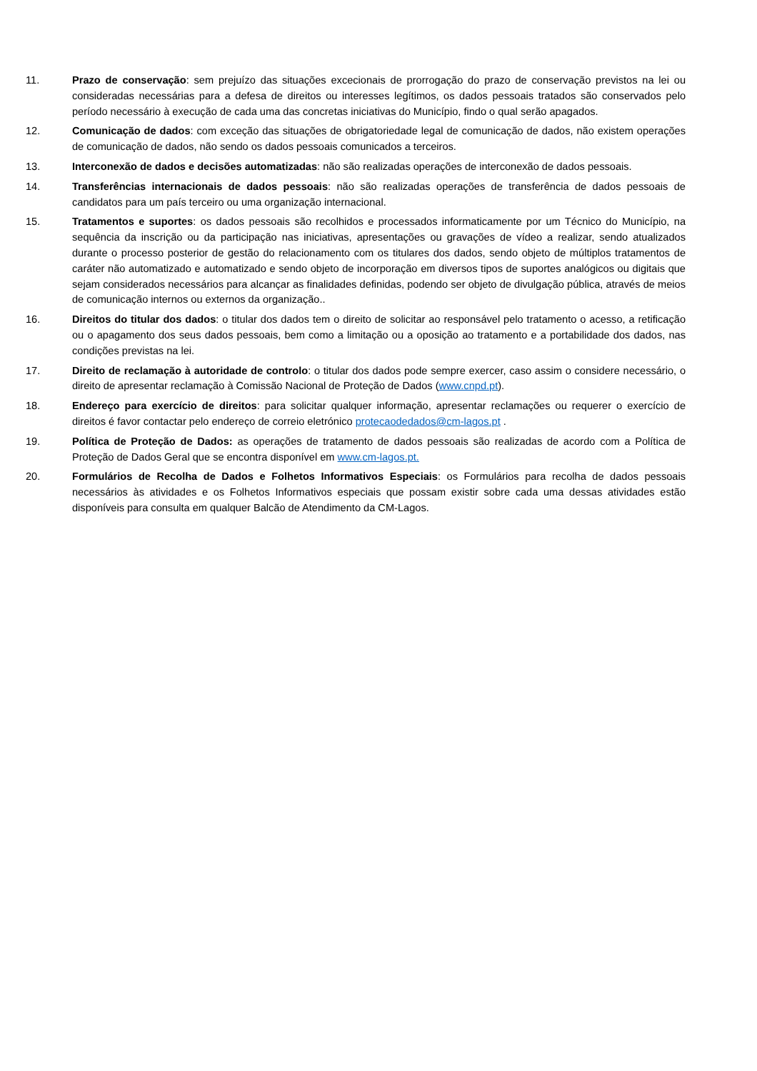11. Prazo de conservação: sem prejuízo das situações excecionais de prorrogação do prazo de conservação previstos na lei ou consideradas necessárias para a defesa de direitos ou interesses legítimos, os dados pessoais tratados são conservados pelo período necessário à execução de cada uma das concretas iniciativas do Município, findo o qual serão apagados.
12. Comunicação de dados: com exceção das situações de obrigatoriedade legal de comunicação de dados, não existem operações de comunicação de dados, não sendo os dados pessoais comunicados a terceiros.
13. Interconexão de dados e decisões automatizadas: não são realizadas operações de interconexão de dados pessoais.
14. Transferências internacionais de dados pessoais: não são realizadas operações de transferência de dados pessoais de candidatos para um país terceiro ou uma organização internacional.
15. Tratamentos e suportes: os dados pessoais são recolhidos e processados informaticamente por um Técnico do Município, na sequência da inscrição ou da participação nas iniciativas, apresentações ou gravações de vídeo a realizar, sendo atualizados durante o processo posterior de gestão do relacionamento com os titulares dos dados, sendo objeto de múltiplos tratamentos de caráter não automatizado e automatizado e sendo objeto de incorporação em diversos tipos de suportes analógicos ou digitais que sejam considerados necessários para alcançar as finalidades definidas, podendo ser objeto de divulgação pública, através de meios de comunicação internos ou externos da organização..
16. Direitos do titular dos dados: o titular dos dados tem o direito de solicitar ao responsável pelo tratamento o acesso, a retificação ou o apagamento dos seus dados pessoais, bem como a limitação ou a oposição ao tratamento e a portabilidade dos dados, nas condições previstas na lei.
17. Direito de reclamação à autoridade de controlo: o titular dos dados pode sempre exercer, caso assim o considere necessário, o direito de apresentar reclamação à Comissão Nacional de Proteção de Dados (www.cnpd.pt).
18. Endereço para exercício de direitos: para solicitar qualquer informação, apresentar reclamações ou requerer o exercício de direitos é favor contactar pelo endereço de correio eletrónico protecaodedados@cm-lagos.pt .
19. Política de Proteção de Dados: as operações de tratamento de dados pessoais são realizadas de acordo com a Política de Proteção de Dados Geral que se encontra disponível em www.cm-lagos.pt.
20. Formulários de Recolha de Dados e Folhetos Informativos Especiais: os Formulários para recolha de dados pessoais necessários às atividades e os Folhetos Informativos especiais que possam existir sobre cada uma dessas atividades estão disponíveis para consulta em qualquer Balcão de Atendimento da CM-Lagos.